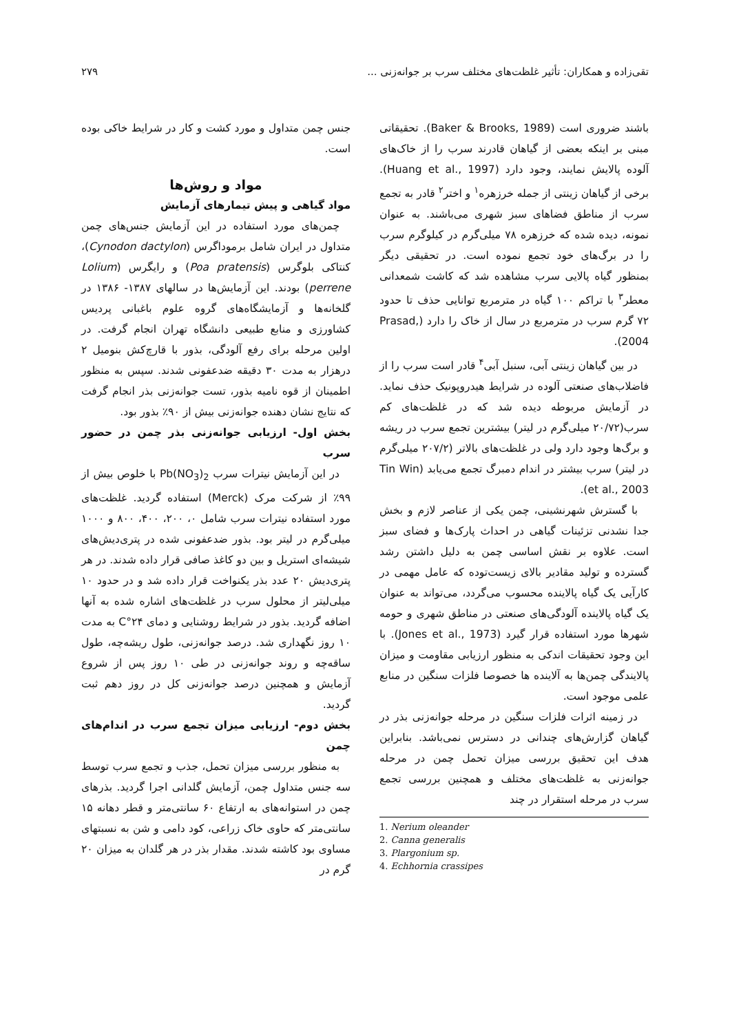تقی‌زاده و همکاران: تأثیر غلظت‌های مختلف سرب بر جوانه‌زنی ... ۲۷۹
باشند ضروری است (Baker & Brooks, 1989). تحقیقاتی مبنی بر اینکه بعضی از گیاهان قادرند سرب را از خاک‌های آلوده پالایش نمایند، وجود دارد (Huang et al., 1997). برخی از گیاهان زینتی از جمله خرزهره<sup>۱</sup> و اختر<sup>۲</sup> قادر به تجمع سرب از مناطق فضاهای سبز شهری می‌باشند. به عنوان نمونه، دیده شده که خرزهره ۷۸ میلی‌گرم در کیلوگرم سرب را در برگ‌های خود تجمع نموده است. در تحقیقی دیگر بمنظور گیاه پالایی سرب مشاهده شد که کاشت شمعدانی معطر<sup>۳</sup> با تراکم ۱۰۰ گیاه در مترمربع توانایی حذف تا حدود ۷۲ گرم سرب در مترمربع در سال از خاک را دارد (Prasad, 2004).
در بین گیاهان زینتی آبی، سنبل آبی<sup>۴</sup> قادر است سرب را از فاضلاب‌های صنعتی آلوده در شرایط هیدروپونیک حذف نماید. در آزمایش مربوطه دیده شد که در غلظت‌های کم سرب(۲۰/۷۲ میلی‌گرم در لیتر) بیشترین تجمع سرب در ریشه و برگ‌ها وجود دارد ولی در غلظت‌های بالاتر (۲۰۷/۲ میلی‌گرم در لیتر) سرب بیشتر در اندام دمبرگ تجمع می‌یابد (Tin Win et al., 2003).
با گسترش شهرنشینی، چمن یکی از عناصر لازم و بخش جدا نشدنی تزئینات گیاهی در احداث پارک‌ها و فضای سبز است. علاوه بر نقش اساسی چمن به دلیل داشتن رشد گسترده و تولید مقادیر بالای زیست‌توده که عامل مهمی در کارآیی یک گیاه پالاینده محسوب می‌گردد، می‌تواند به عنوان یک گیاه پالاینده آلودگی‌های صنعتی در مناطق شهری و حومه شهرها مورد استفاده قرار گیرد (Jones et al., 1973). با این وجود تحقیقات اندکی به منظور ارزیابی مقاومت و میزان پالایندگی چمن‌ها به آلاینده ها خصوصا فلزات سنگین در منابع علمی موجود است.
در زمینه اثرات فلزات سنگین در مرحله جوانه‌زنی بذر در گیاهان گزارش‌های چندانی در دسترس نمی‌باشد. بنابراین هدف این تحقیق بررسی میزان تحمل چمن در مرحله جوانه‌زنی به غلظت‌های مختلف و همچنین بررسی تجمع سرب در مرحله استقرار در چند
1. Nerium oleander
2. Canna generalis
3. Plargonium sp.
4. Echhornia crassipes
جنس چمن متداول و مورد کشت و کار در شرایط خاکی بوده است.
مواد و روش‌ها
مواد گیاهی و پیش تیمارهای آزمایش
چمن‌های مورد استفاده در این آزمایش جنس‌های چمن متداول در ایران شامل برموداگرس (Cynodon dactylon)، کنتاکی بلوگرس (Poa pratensis) و رایگرس (Lolium perrene) بودند. این آزمایش‌ها در سالهای ۱۳۸۷- ۱۳۸۶ در گلخانه‌ها و آزمایشگاه‌های گروه علوم باغبانی پردیس کشاورزی و منابع طبیعی دانشگاه تهران انجام گرفت. در اولین مرحله برای رفع آلودگی، بذور با قارچ‌کش بنومیل ۲ درهزار به مدت ۳۰ دقیقه ضدعفونی شدند. سپس به منظور اطمینان از قوه نامیه بذور، تست جوانه‌زنی بذر انجام گرفت که نتایج نشان دهنده جوانه‌زنی بیش از ۹۰٪ بذور بود.
بخش اول- ارزیابی جوانه‌زنی بذر چمن در حضور سرب
در این آزمایش نیترات سرب Pb(NO<sub>3</sub>)<sub>2</sub> با خلوص بیش از ۹۹٪ از شرکت مرک (Merck) استفاده گردید. غلظت‌های مورد استفاده نیترات سرب شامل ۰، ۲۰۰، ۴۰۰، ۸۰۰ و ۱۰۰۰ میلی‌گرم در لیتر بود. بذور ضدعفونی شده در پتری‌دیش‌های شیشه‌ای استریل و بین دو کاغذ صافی قرار داده شدند. در هر پتری‌دیش ۲۰ عدد بذر یکنواخت قرار داده شد و در حدود ۱۰ میلی‌لیتر از محلول سرب در غلظت‌های اشاره شده به آنها اضافه گردید. بذور در شرایط روشنایی و دمای ۲۴°C به مدت ۱۰ روز نگهداری شد. درصد جوانه‌زنی، طول ریشه‌چه، طول ساقه‌چه و روند جوانه‌زنی در طی ۱۰ روز پس از شروع آزمایش و همچنین درصد جوانه‌زنی کل در روز دهم ثبت گردید.
بخش دوم- ارزیابی میزان تجمع سرب در اندام‌های چمن
به منظور بررسی میزان تحمل، جذب و تجمع سرب توسط سه جنس متداول چمن، آزمایش گلدانی اجرا گردید. بذرهای چمن در استوانه‌های به ارتفاع ۶۰ سانتی‌متر و قطر دهانه ۱۵ سانتی‌متر که حاوی خاک زراعی، کود دامی و شن به نسبتهای مساوی بود کاشته شدند. مقدار بذر در هر گلدان به میزان ۲۰ گرم در